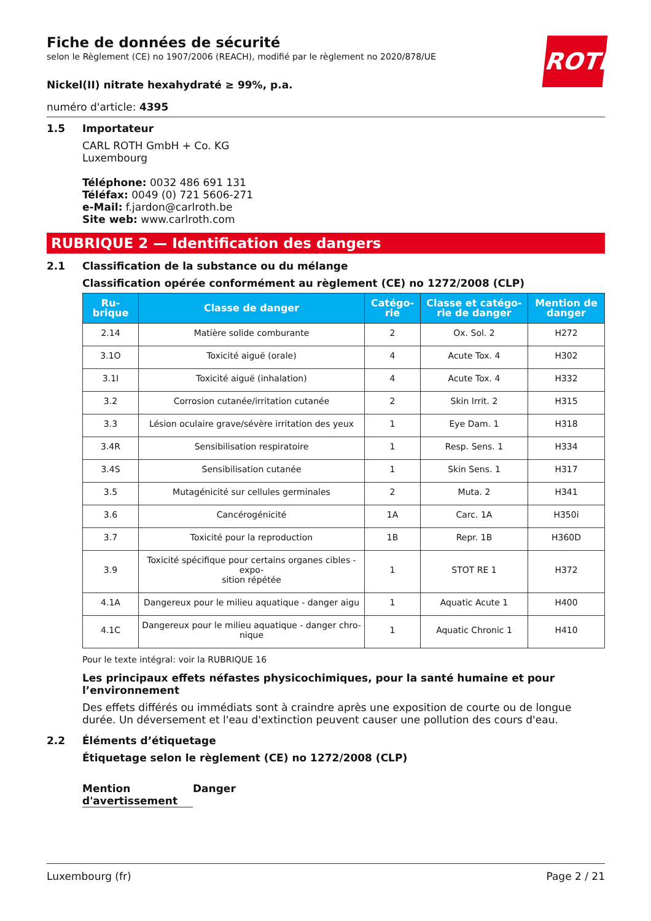ROTH
Fiche de données de sécurité
selon le Règlement (CE) no 1907/2006 (REACH), modifié par le règlement no 2020/878/UE
Nickel(II) nitrate hexahydraté ≥ 99%, p.a.
numéro d'article: 4395
1.5 Importateur
CARL ROTH GmbH + Co. KG
Luxembourg
Téléphone: 0032 486 691 131
Téléfax: 0049 (0) 721 5606-271
e-Mail: f.jardon@carlroth.be
Site web: www.carlroth.com
RUBRIQUE 2 — Identification des dangers
2.1 Classification de la substance ou du mélange
Classification opérée conformément au règlement (CE) no 1272/2008 (CLP)
| Ru- brique | Classe de danger | Catégo- rie | Classe et catégo- rie de danger | Mention de danger |
| --- | --- | --- | --- | --- |
| 2.14 | Matière solide comburante | 2 | Ox. Sol. 2 | H272 |
| 3.1O | Toxicité aiguë (orale) | 4 | Acute Tox. 4 | H302 |
| 3.1I | Toxicité aiguë (inhalation) | 4 | Acute Tox. 4 | H332 |
| 3.2 | Corrosion cutanée/irritation cutanée | 2 | Skin Irrit. 2 | H315 |
| 3.3 | Lésion oculaire grave/sévère irritation des yeux | 1 | Eye Dam. 1 | H318 |
| 3.4R | Sensibilisation respiratoire | 1 | Resp. Sens. 1 | H334 |
| 3.4S | Sensibilisation cutanée | 1 | Skin Sens. 1 | H317 |
| 3.5 | Mutagénicité sur cellules germinales | 2 | Muta. 2 | H341 |
| 3.6 | Cancérogénicité | 1A | Carc. 1A | H350i |
| 3.7 | Toxicité pour la reproduction | 1B | Repr. 1B | H360D |
| 3.9 | Toxicité spécifique pour certains organes cibles - expo- sition répétée | 1 | STOT RE 1 | H372 |
| 4.1A | Dangereux pour le milieu aquatique - danger aigu | 1 | Aquatic Acute 1 | H400 |
| 4.1C | Dangereux pour le milieu aquatique - danger chro- nique | 1 | Aquatic Chronic 1 | H410 |
Pour le texte intégral: voir la RUBRIQUE 16
Les principaux effets néfastes physicochimiques, pour la santé humaine et pour l’environnement
Des effets différés ou immédiats sont à craindre après une exposition de courte ou de longue durée. Un déversement et l'eau d'extinction peuvent causer une pollution des cours d'eau.
2.2 Éléments d’étiquetage
Étiquetage selon le règlement (CE) no 1272/2008 (CLP)
Mention d'avertissement Danger
Luxembourg (fr) Page 2 / 21